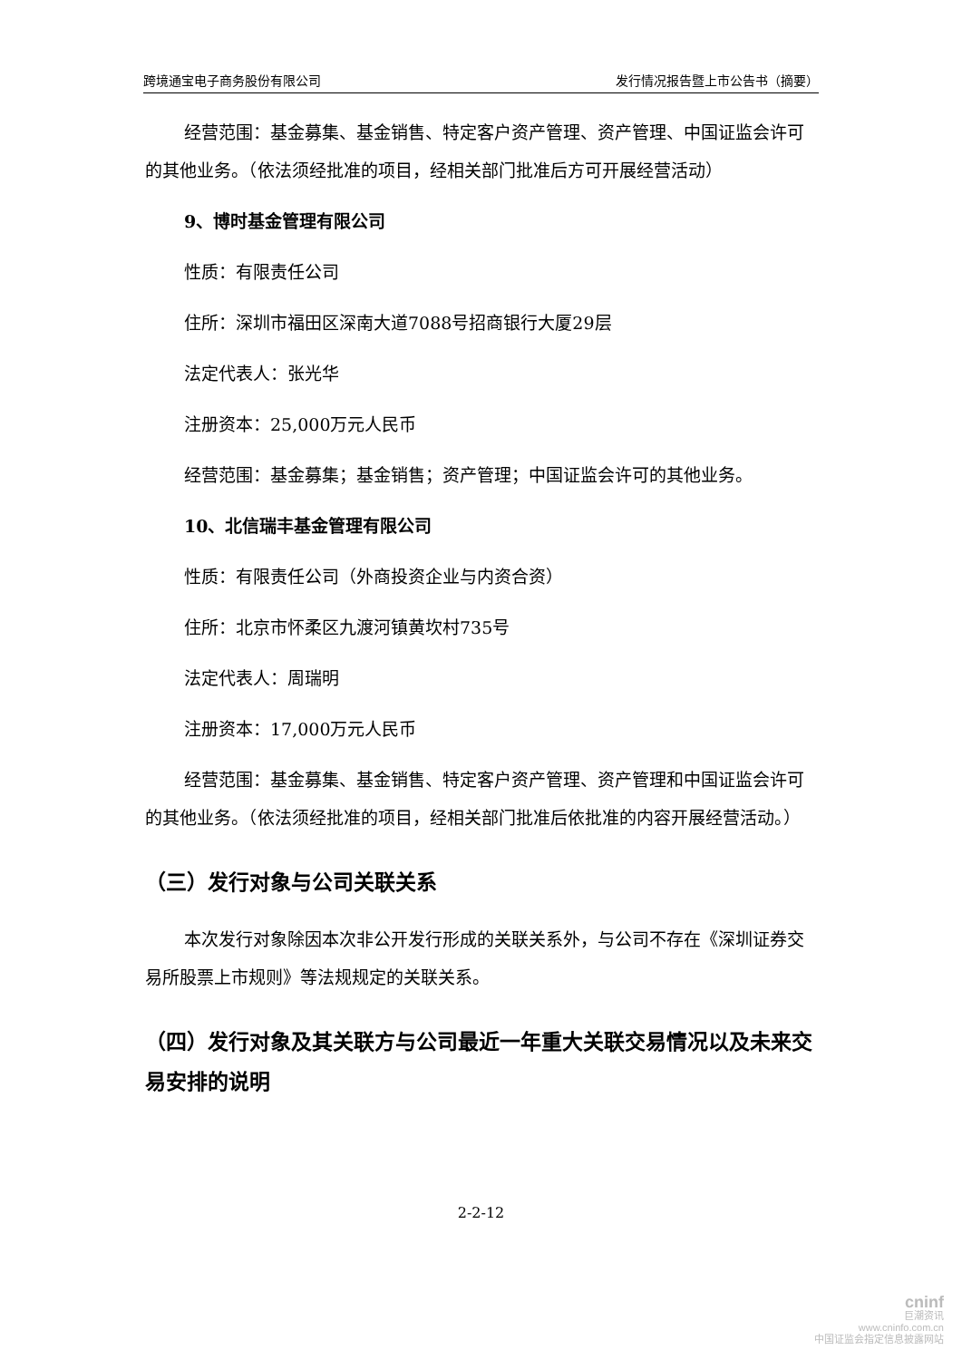跨境通宝电子商务股份有限公司 发行情况报告暨上市公告书（摘要）
经营范围：基金募集、基金销售、特定客户资产管理、资产管理、中国证监会许可的其他业务。（依法须经批准的项目，经相关部门批准后方可开展经营活动）
9、博时基金管理有限公司
性质：有限责任公司
住所：深圳市福田区深南大道7088号招商银行大厦29层
法定代表人：张光华
注册资本：25,000万元人民币
经营范围：基金募集；基金销售；资产管理；中国证监会许可的其他业务。
10、北信瑞丰基金管理有限公司
性质：有限责任公司（外商投资企业与内资合资）
住所：北京市怀柔区九渡河镇黄坎村735号
法定代表人：周瑞明
注册资本：17,000万元人民币
经营范围：基金募集、基金销售、特定客户资产管理、资产管理和中国证监会许可的其他业务。（依法须经批准的项目，经相关部门批准后依批准的内容开展经营活动。）
（三）发行对象与公司关联关系
本次发行对象除因本次非公开发行形成的关联关系外，与公司不存在《深圳证券交易所股票上市规则》等法规规定的关联关系。
（四）发行对象及其关联方与公司最近一年重大关联交易情况以及未来交易安排的说明
2-2-12
cninf
巨潮资讯
www.cninfo.com.cn
中国证监会指定信息披露网站